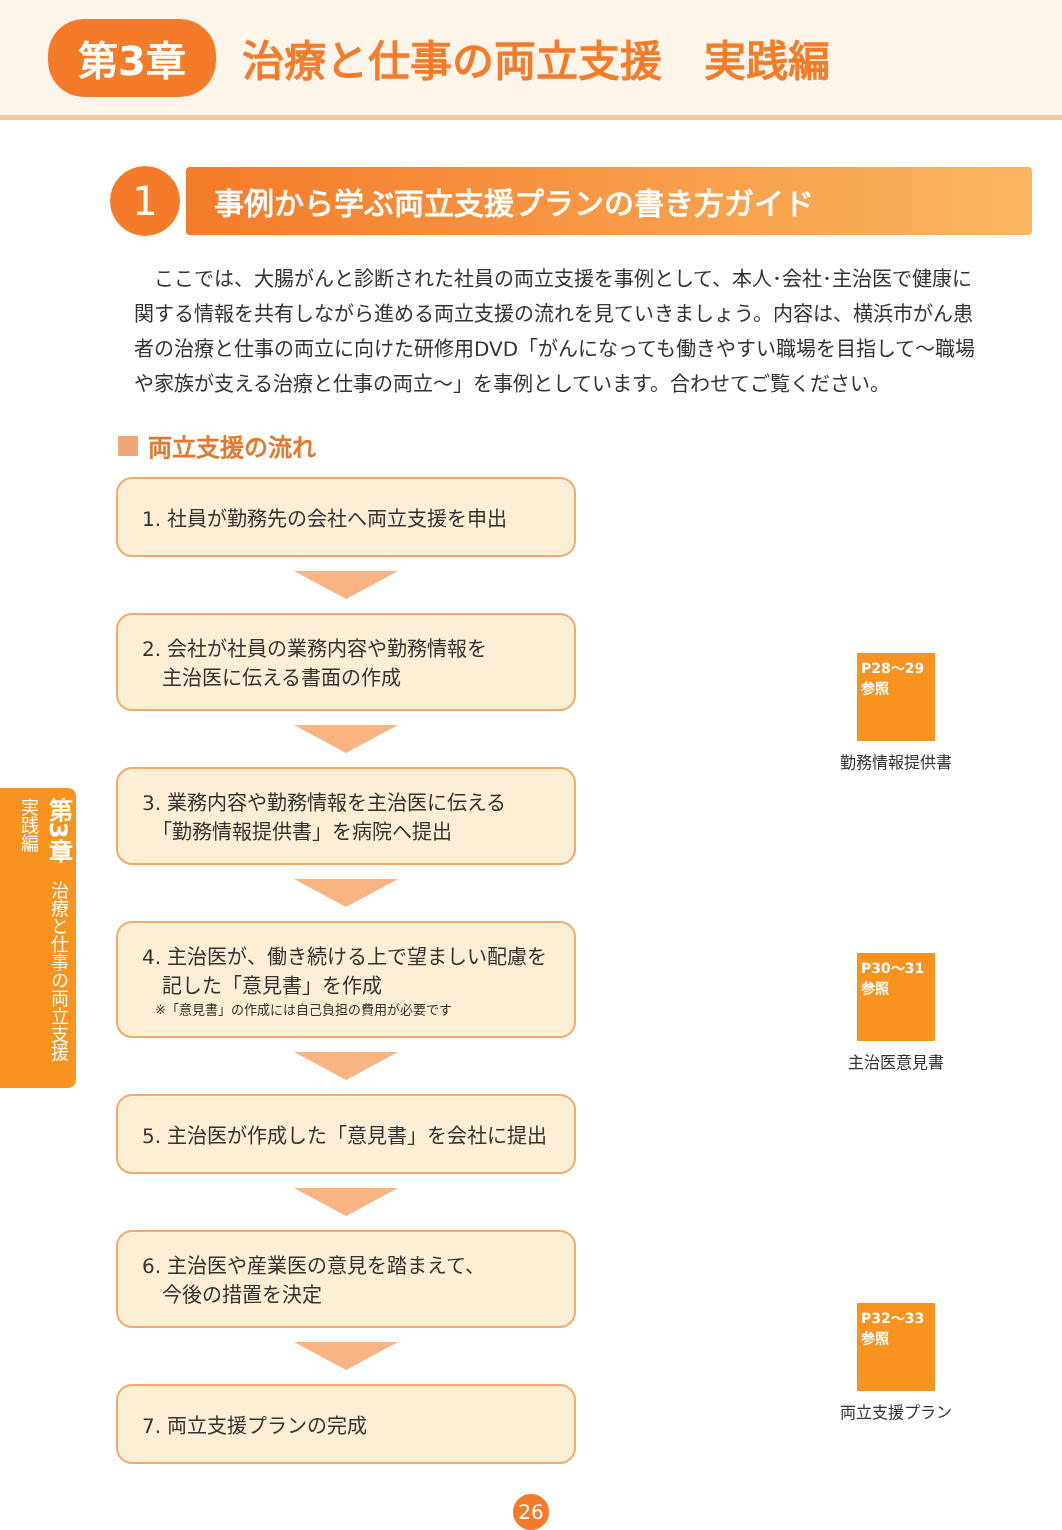第3章 治療と仕事の両立支援　実践編
1
事例から学ぶ両立支援プランの書き方ガイド
ここでは、大腸がんと診断された社員の両立支援を事例として、本人･会社･主治医で健康に関する情報を共有しながら進める両立支援の流れを見ていきましょう。内容は、横浜市がん患者の治療と仕事の両立に向けた研修用DVD「がんになっても働きやすい職場を目指して～職場や家族が支える治療と仕事の両立～」を事例としています。合わせてご覧ください。
両立支援の流れ
1. 社員が勤務先の会社へ両立支援を申出
2. 会社が社員の業務内容や勤務情報を
　主治医に伝える書面の作成
3. 業務内容や勤務情報を主治医に伝える
　「勤務情報提供書」を病院へ提出
4. 主治医が、働き続ける上で望ましい配慮を
　記した「意見書」を作成
　※「意見書」の作成には自己負担の費用が必要です
5. 主治医が作成した「意見書」を会社に提出
6. 主治医や産業医の意見を踏まえて、
　今後の措置を決定
7. 両立支援プランの完成
P28～29
参照
勤務情報提供書
P30～31
参照
主治医意見書
P32～33
参照
両立支援プラン
第3章　治療と仕事の両立支援 実践編
26